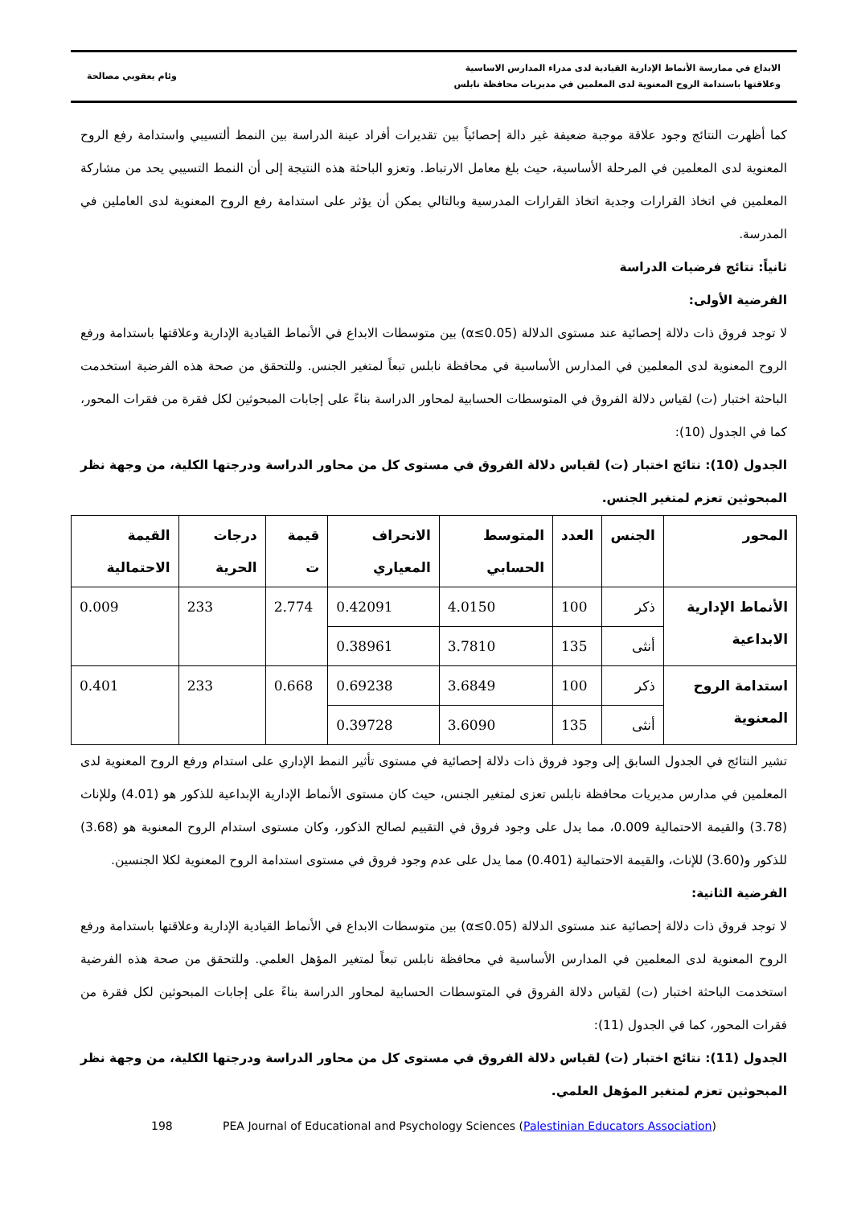الابداع في ممارسة الأنماط الإدارية القيادية لدى مدراء المدارس الاساسية
وعلاقتها باستدامة الروح المعنوية لدى المعلمين في مديريات محافظة نابلس
وئام يعقوبي مصالحة
كما أظهرت النتائج وجود علاقة موجبة ضعيفة غير دالة إحصائياً بين تقديرات أفراد عينة الدراسة بين النمط ألتسيبي واستدامة رفع الروح المعنوية لدى المعلمين في المرحلة الأساسية، حيث بلغ معامل الارتباط. وتعزو الباحثة هذه النتيجة إلى أن النمط التسيبي يحد من مشاركة المعلمين في اتخاذ القرارات وجدية اتخاذ القرارات المدرسية وبالتالي يمكن أن يؤثر على استدامة رفع الروح المعنوية لدى العاملين في المدرسة.
ثانياً: نتائج فرضيات الدراسة
الفرضية الأولى:
لا توجد فروق ذات دلالة إحصائية عند مستوى الدلالة (α≤0.05) بين متوسطات الابداع في الأنماط القيادية الإدارية وعلاقتها باستدامة ورفع الروح المعنوية لدى المعلمين في المدارس الأساسية في محافظة نابلس تبعاً لمتغير الجنس. وللتحقق من صحة هذه الفرضية استخدمت الباحثة اختبار (ت) لقياس دلالة الفروق في المتوسطات الحسابية لمحاور الدراسة بناءً على إجابات المبحوثين لكل فقرة من فقرات المحور، كما في الجدول (10):
الجدول (10): نتائج اختبار (ت) لقياس دلالة الفروق في مستوى كل من محاور الدراسة ودرجتها الكلية، من وجهة نظر المبحوثين تعزم لمتغير الجنس.
| المحور | الجنس | العدد | المتوسط الحسابي | الانحراف المعياري | قيمة ت | درجات الحرية | القيمة الاحتمالية |
| --- | --- | --- | --- | --- | --- | --- | --- |
| الأنماط الإدارية الابداعية | ذكر | 100 | 4.0150 | 0.42091 | 2.774 | 233 | 0.009 |
| | أنثى | 135 | 3.7810 | 0.38961 | | | |
| استدامة الروح المعنوية | ذكر | 100 | 3.6849 | 0.69238 | 0.668 | 233 | 0.401 |
| | أنثى | 135 | 3.6090 | 0.39728 | | | |
تشير النتائج في الجدول السابق إلى وجود فروق ذات دلالة إحصائية في مستوى تأثير النمط الإداري على استدام ورفع الروح المعنوية لدى المعلمين في مدارس مديريات محافظة نابلس تعزى لمتغير الجنس، حيث كان مستوى الأنماط الإدارية الإبداعية للذكور هو (4.01) وللإناث (3.78) والقيمة الاحتمالية 0.009، مما يدل على وجود فروق في التقييم لصالح الذكور، وكان مستوى استدام الروح المعنوية هو (3.68) للذكور و(3.60) للإناث، والقيمة الاحتمالية (0.401) مما يدل على عدم وجود فروق في مستوى استدامة الروح المعنوية لكلا الجنسين.
الفرضية الثانية:
لا توجد فروق ذات دلالة إحصائية عند مستوى الدلالة (α≤0.05) بين متوسطات الابداع في الأنماط القيادية الإدارية وعلاقتها باستدامة ورفع الروح المعنوية لدى المعلمين في المدارس الأساسية في محافظة نابلس تبعاً لمتغير المؤهل العلمي. وللتحقق من صحة هذه الفرضية استخدمت الباحثة اختبار (ت) لقياس دلالة الفروق في المتوسطات الحسابية لمحاور الدراسة بناءً على إجابات المبحوثين لكل فقرة من فقرات المحور، كما في الجدول (11):
الجدول (11): نتائج اختبار (ت) لقياس دلالة الفروق في مستوى كل من محاور الدراسة ودرجتها الكلية، من وجهة نظر المبحوثين تعزم لمتغير المؤهل العلمي.
198 PEA Journal of Educational and Psychology Sciences (Palestinian Educators Association)